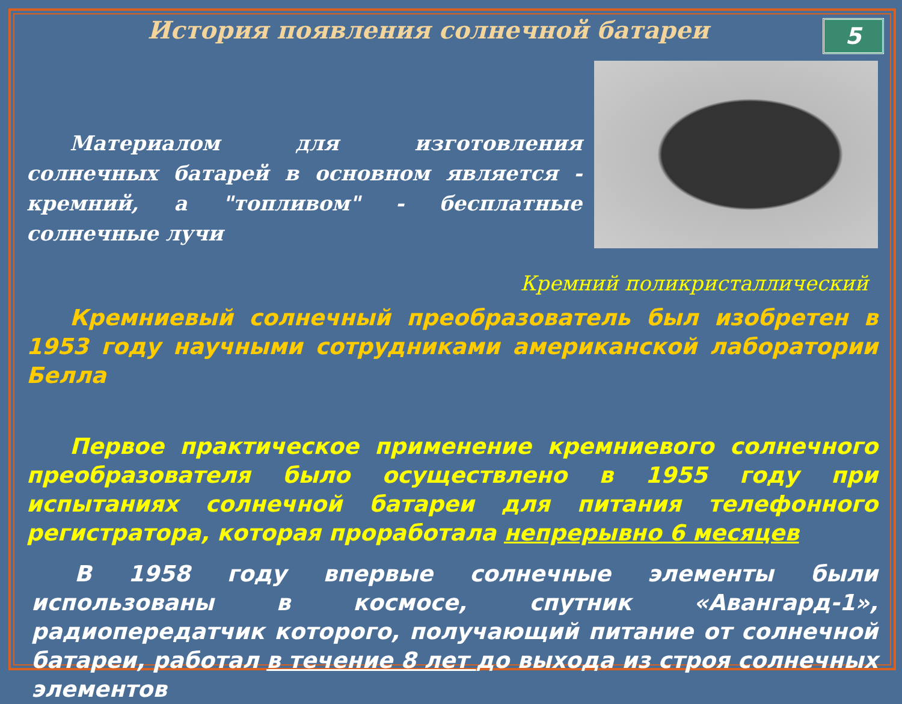5
История появления солнечной батареи
Материалом для изготовления солнечных батарей в основном является - кремний, а "топливом" - бесплатные солнечные лучи
Кремний поликристаллический
Кремниевый солнечный преобразователь был изобретен в 1953 году научными сотрудниками американской лаборатории Белла
Первое практическое применение кремниевого солнечного преобразователя было осуществлено в 1955 году при испытаниях солнечной батареи для питания телефонного регистратора, которая проработала непрерывно 6 месяцев
В 1958 году впервые солнечные элементы были использованы в космосе, спутник «Авангард-1», радиопередатчик которого, получающий питание от солнечной батареи, работал в течение 8 лет до выхода из строя солнечных элементов